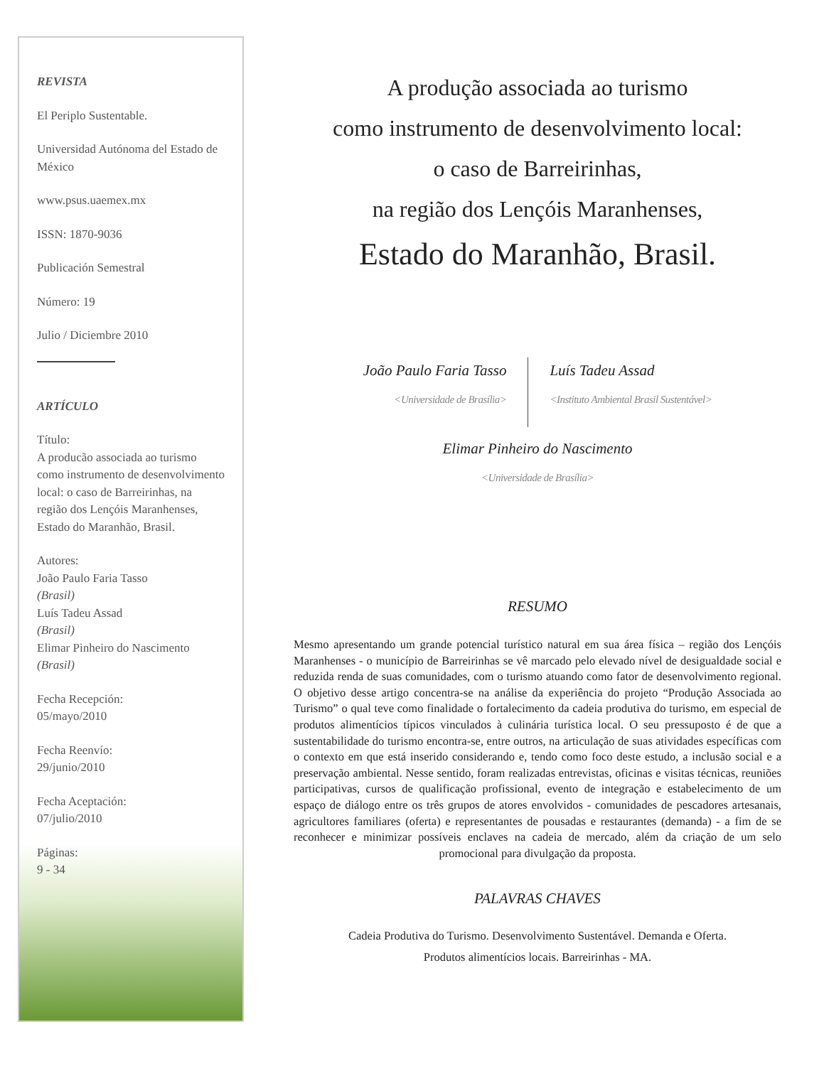REVISTA
El Periplo Sustentable.
Universidad Autónoma del Estado de México
www.psus.uaemex.mx
ISSN: 1870-9036
Publicación Semestral
Número: 19
Julio / Diciembre 2010
ARTÍCULO
Título:
A producão associada ao turismo como instrumento de desenvolvimento local: o caso de Barreirinhas, na região dos Lençóis Maranhenses, Estado do Maranhão, Brasil.
Autores:
João Paulo Faria Tasso
(Brasil)
Luís Tadeu Assad
(Brasil)
Elimar Pinheiro do Nascimento
(Brasil)
Fecha Recepción:
05/mayo/2010
Fecha Reenvío:
29/junio/2010
Fecha Aceptación:
07/julio/2010
Páginas:
9 - 34
A produção associada ao turismo
como instrumento de desenvolvimento local:
o caso de Barreirinhas,
na região dos Lençóis Maranhenses,
Estado do Maranhão, Brasil.
João Paulo Faria Tasso
<Universidade de Brasília>
Luís Tadeu Assad
<Instituto Ambiental Brasil Sustentável>
Elimar Pinheiro do Nascimento
<Universidade de Brasília>
RESUMO
Mesmo apresentando um grande potencial turístico natural em sua área física – região dos Lençóis Maranhenses - o município de Barreirinhas se vê marcado pelo elevado nível de desigualdade social e reduzida renda de suas comunidades, com o turismo atuando como fator de desenvolvimento regional. O objetivo desse artigo concentra-se na análise da experiência do projeto “Produção Associada ao Turismo” o qual teve como finalidade o fortalecimento da cadeia produtiva do turismo, em especial de produtos alimentícios típicos vinculados à culinária turística local. O seu pressuposto é de que a sustentabilidade do turismo encontra-se, entre outros, na articulação de suas atividades específicas com o contexto em que está inserido considerando e, tendo como foco deste estudo, a inclusão social e a preservação ambiental. Nesse sentido, foram realizadas entrevistas, oficinas e visitas técnicas, reuniões participativas, cursos de qualificação profissional, evento de integração e estabelecimento de um espaço de diálogo entre os três grupos de atores envolvidos - comunidades de pescadores artesanais, agricultores familiares (oferta) e representantes de pousadas e restaurantes (demanda) - a fim de se reconhecer e minimizar possíveis enclaves na cadeia de mercado, além da criação de um selo promocional para divulgação da proposta.
PALAVRAS CHAVES
Cadeia Produtiva do Turismo. Desenvolvimento Sustentável. Demanda e Oferta.
Produtos alimentícios locais. Barreirinhas - MA.